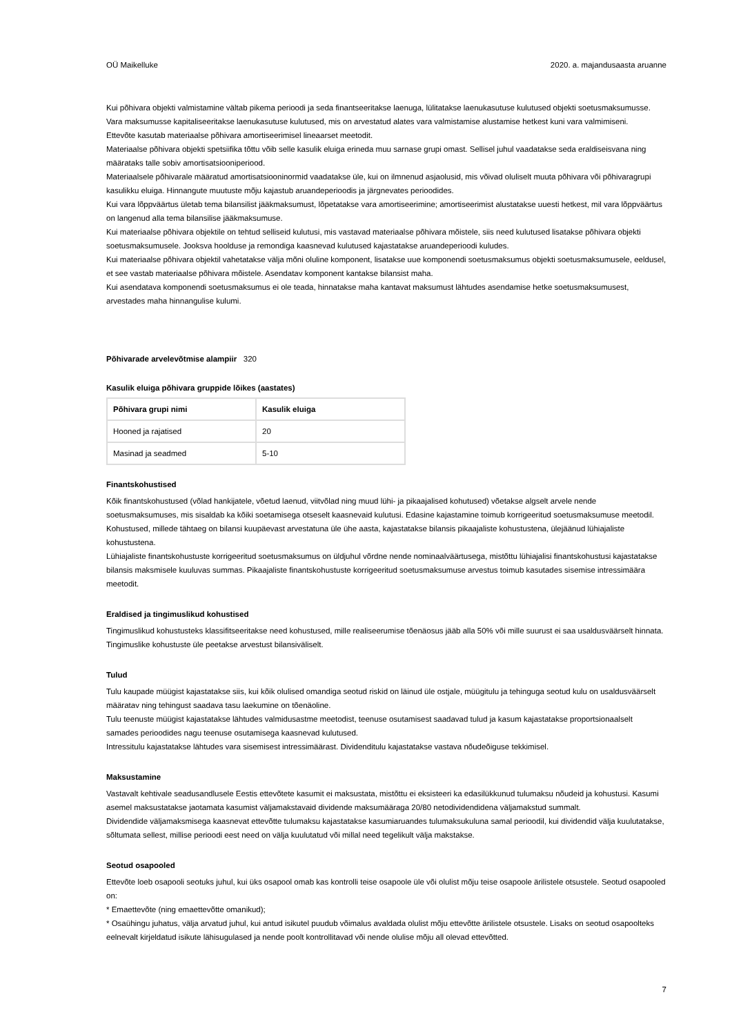OÜ Maikelluke 2020. a. majandusaasta aruanne
Kui põhivara objekti valmistamine vältab pikema perioodi ja seda finantseeritakse laenuga, lülitatakse laenukasutuse kulutused objekti soetusmaksumusse. Vara maksumusse kapitaliseeritakse laenukasutuse kulutused, mis on arvestatud alates vara valmistamise alustamise hetkest kuni vara valmimiseni.
Ettevõte kasutab materiaalse põhivara amortiseerimisel lineaarset meetodit.
Materiaalse põhivara objekti spetsiifika tõttu võib selle kasulik eluiga erineda muu sarnase grupi omast. Sellisel juhul vaadatakse seda eraldiseisvana ning määrataks talle sobiv amortisatsiooniperiood.
Materiaalsele põhivarale määratud amortisatsiooninormid vaadatakse üle, kui on ilmnenud asjaolusid, mis võivad oluliselt muuta põhivara või põhivaragrupi kasulikku eluiga. Hinnangute muutuste mõju kajastub aruandeperioodis ja järgnevates perioodides.
Kui vara lõppväärtus ületab tema bilansilist jääkmaksumust, lõpetatakse vara amortiseerimine; amortiseerimist alustatakse uuesti hetkest, mil vara lõppväärtus on langenud alla tema bilansilise jääkmaksumuse.
Kui materiaalse põhivara objektile on tehtud selliseid kulutusi, mis vastavad materiaalse põhivara mõistele, siis need kulutused lisatakse põhivara objekti soetusmaksumusele. Jooksva hoolduse ja remondiga kaasnevad kulutused kajastatakse aruandeperioodi kuludes.
Kui materiaalse põhivara objektil vahetatakse välja mõni oluline komponent, lisatakse uue komponendi soetusmaksumus objekti soetusmaksumusele, eeldusel, et see vastab materiaalse põhivara mõistele. Asendatav komponent kantakse bilansist maha.
Kui asendatava komponendi soetusmaksumus ei ole teada, hinnatakse maha kantavat maksumust lähtudes asendamise hetke soetusmaksumusest, arvestades maha hinnangulise kulumi.
Põhivarade arvelevõtmise alampiir 320
Kasulik eluiga põhivara gruppide lõikes (aastates)
| Põhivara grupi nimi | Kasulik eluiga |
| --- | --- |
| Hooned ja rajatised | 20 |
| Masinad ja seadmed | 5-10 |
Finantskohustised
Kõik finantskohustused (võlad hankijatele, võetud laenud, viitvõlad ning muud lühi- ja pikaajalised kohutused) võetakse algselt arvele nende soetusmaksumuses, mis sisaldab ka kõiki soetamisega otseselt kaasnevaid kulutusi. Edasine kajastamine toimub korrigeeritud soetusmaksumuse meetodil.
Kohustused, millede tähtaeg on bilansi kuupäevast arvestatuna üle ühe aasta, kajastatakse bilansis pikaajaliste kohustustena, ülejäänud lühiajaliste kohustustena.
Lühiajaliste finantskohustuste korrigeeritud soetusmaksumus on üldjuhul võrdne nende nominaalväärtusega, mistõttu lühiajalisi finantskohustusi kajastatakse bilansis maksmisele kuuluvas summas. Pikaajaliste finantskohustuste korrigeeritud soetusmaksumuse arvestus toimub kasutades sisemise intressimäära meetodit.
Eraldised ja tingimuslikud kohustised
Tingimuslikud kohustusteks klassifitseeritakse need kohustused, mille realiseerumise tõenäosus jääb alla 50% või mille suurust ei saa usaldusväärselt hinnata. Tingimuslike kohustuste üle peetakse arvestust bilansiväliselt.
Tulud
Tulu kaupade müügist kajastatakse siis, kui kõik olulised omandiga seotud riskid on läinud üle ostjale, müügitulu ja tehinguga seotud kulu on usaldusväärselt määratav ning tehingust saadava tasu laekumine on tõenäoline.
Tulu teenuste müügist kajastatakse lähtudes valmidusastme meetodist, teenuse osutamisest saadavad tulud ja kasum kajastatakse proportsionaalselt samades perioodides nagu teenuse osutamisega kaasnevad kulutused.
Intressitulu kajastatakse lähtudes vara sisemisest intressimäärast. Dividenditulu kajastatakse vastava nõudeõiguse tekkimisel.
Maksustamine
Vastavalt kehtivale seadusandlusele Eestis ettevõtete kasumit ei maksustata, mistõttu ei eksisteeri ka edasilükkunud tulumaksu nõudeid ja kohustusi. Kasumi asemel maksustatakse jaotamata kasumist väljamakstavaid dividende maksumääraga 20/80 netodividendidena väljamakstud summalt.
Dividendide väljamaksmisega kaasnevat ettevõtte tulumaksu kajastatakse kasumiaruandes tulumaksukuluna samal perioodil, kui dividendid välja kuulutatakse, sõltumata sellest, millise perioodi eest need on välja kuulutatud või millal need tegelikult välja makstakse.
Seotud osapooled
Ettevõte loeb osapooli seotuks juhul, kui üks osapool omab kas kontrolli teise osapoole üle või olulist mõju teise osapoole ärilistele otsustele. Seotud osapooled on:
* Emaettevõte (ning emaettevõtte omanikud);
* Osaühingu juhatus, välja arvatud juhul, kui antud isikutel puudub võimalus avaldada olulist mõju ettevõtte ärilistele otsustele. Lisaks on seotud osapoolteks eelnevalt kirjeldatud isikute lähisugulased ja nende poolt kontrollitavad või nende olulise mõju all olevad ettevõtted.
7